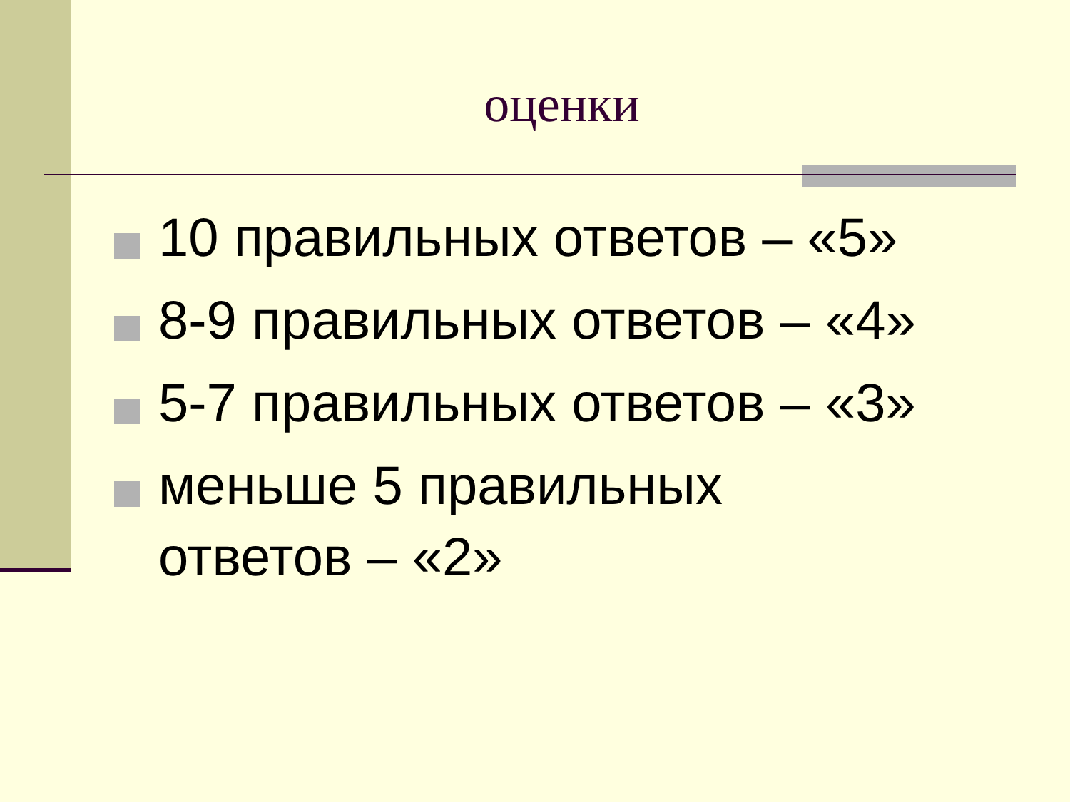оценки
10 правильных ответов – «5»
8-9 правильных ответов – «4»
5-7 правильных ответов – «3»
меньше 5 правильных
ответов – «2»